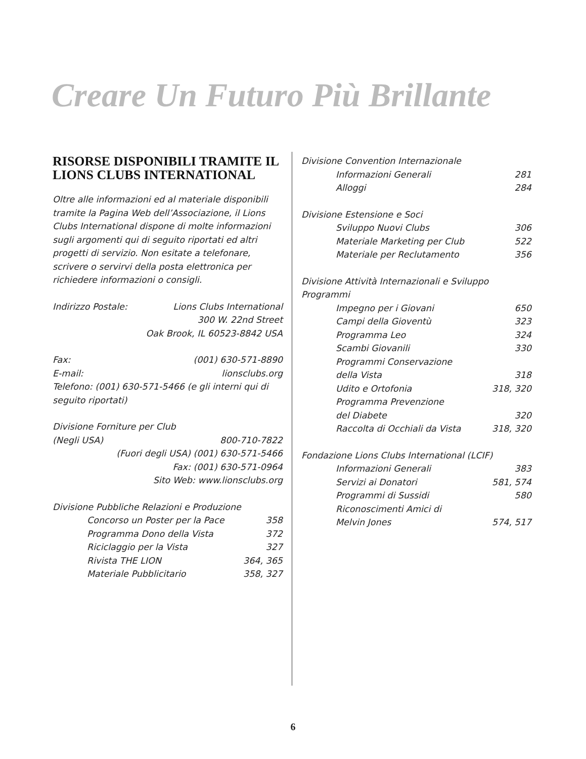Creare Un Futuro Più Brillante
RISORSE DISPONIBILI TRAMITE IL LIONS CLUBS INTERNATIONAL
Oltre alle informazioni ed al materiale disponibili tramite la Pagina Web dell’Associazione, il Lions Clubs International dispone di molte informazioni sugli argomenti qui di seguito riportati ed altri progetti di servizio. Non esitate a telefonare, scrivere o servirvi della posta elettronica per richiedere informazioni o consigli.
Indirizzo Postale: Lions Clubs International
300 W. 22nd Street
Oak Brook, IL 60523-8842 USA
Fax: (001) 630-571-8890
E-mail: lionsclubs.org
Telefono: (001) 630-571-5466 (e gli interni qui di seguito riportati)
Divisione Forniture per Club
(Negli USA) 800-710-7822
(Fuori degli USA) (001) 630-571-5466
Fax: (001) 630-571-0964
Sito Web: www.lionsclubs.org
Divisione Pubbliche Relazioni e Produzione
Concorso un Poster per la Pace 358
Programma Dono della Vista 372
Riciclaggio per la Vista 327
Rivista THE LION 364, 365
Materiale Pubblicitario 358, 327
Divisione Convention Internazionale
Informazioni Generali 281
Alloggi 284
Divisione Estensione e Soci
Sviluppo Nuovi Clubs 306
Materiale Marketing per Club 522
Materiale per Reclutamento 356
Divisione Attività Internazionali e Sviluppo Programmi
Impegno per i Giovani 650
Campi della Gioventù 323
Programma Leo 324
Scambi Giovanili 330
Programmi Conservazione
della Vista 318
Udito e Ortofonia 318, 320
Programma Prevenzione
del Diabete 320
Raccolta di Occhiali da Vista 318, 320
Fondazione Lions Clubs International (LCIF)
Informazioni Generali 383
Servizi ai Donatori 581, 574
Programmi di Sussidi 580
Riconoscimenti Amici di
Melvin Jones 574, 517
6